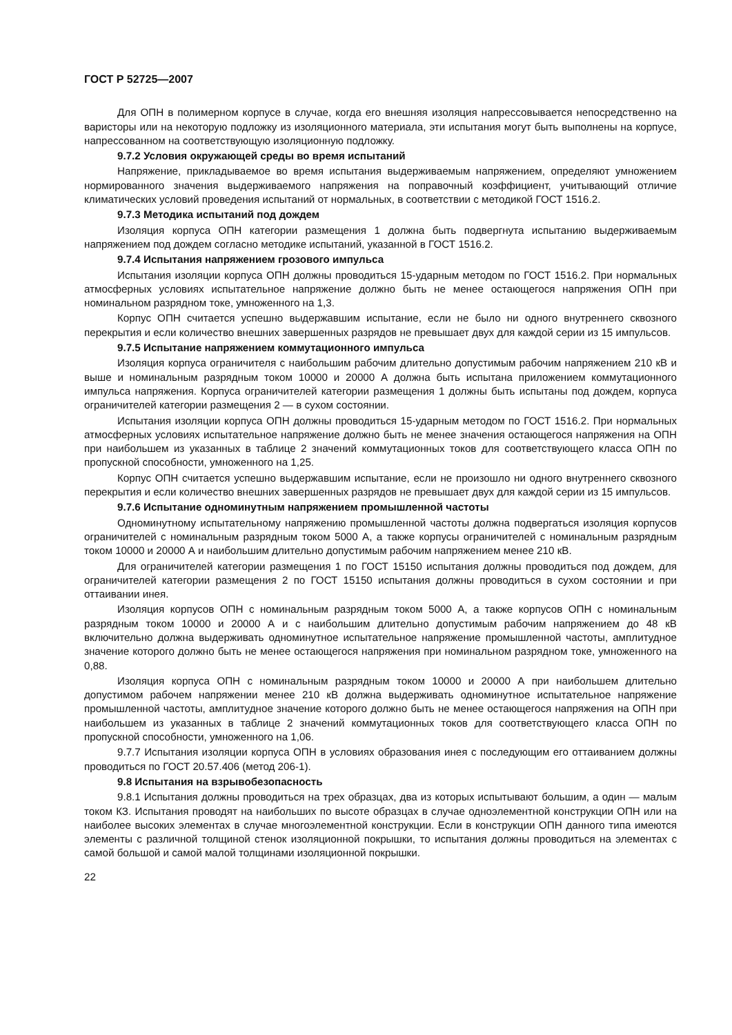ГОСТ Р 52725—2007
Для ОПН в полимерном корпусе в случае, когда его внешняя изоляция напрессовывается непосредственно на варисторы или на некоторую подложку из изоляционного материала, эти испытания могут быть выполнены на корпусе, напрессованном на соответствующую изоляционную подложку.
9.7.2 Условия окружающей среды во время испытаний
Напряжение, прикладываемое во время испытания выдерживаемым напряжением, определяют умножением нормированного значения выдерживаемого напряжения на поправочный коэффициент, учитывающий отличие климатических условий проведения испытаний от нормальных, в соответствии с методикой ГОСТ 1516.2.
9.7.3 Методика испытаний под дождем
Изоляция корпуса ОПН категории размещения 1 должна быть подвергнута испытанию выдерживаемым напряжением под дождем согласно методике испытаний, указанной в ГОСТ 1516.2.
9.7.4 Испытания напряжением грозового импульса
Испытания изоляции корпуса ОПН должны проводиться 15-ударным методом по ГОСТ 1516.2. При нормальных атмосферных условиях испытательное напряжение должно быть не менее остающегося напряжения ОПН при номинальном разрядном токе, умноженного на 1,3.
Корпус ОПН считается успешно выдержавшим испытание, если не было ни одного внутреннего сквозного перекрытия и если количество внешних завершенных разрядов не превышает двух для каждой серии из 15 импульсов.
9.7.5 Испытание напряжением коммутационного импульса
Изоляция корпуса ограничителя с наибольшим рабочим длительно допустимым рабочим напряжением 210 кВ и выше и номинальным разрядным током 10000 и 20000 А должна быть испытана приложением коммутационного импульса напряжения. Корпуса ограничителей категории размещения 1 должны быть испытаны под дождем, корпуса ограничителей категории размещения 2 — в сухом состоянии.
Испытания изоляции корпуса ОПН должны проводиться 15-ударным методом по ГОСТ 1516.2. При нормальных атмосферных условиях испытательное напряжение должно быть не менее значения остающегося напряжения на ОПН при наибольшем из указанных в таблице 2 значений коммутационных токов для соответствующего класса ОПН по пропускной способности, умноженного на 1,25.
Корпус ОПН считается успешно выдержавшим испытание, если не произошло ни одного внутреннего сквозного перекрытия и если количество внешних завершенных разрядов не превышает двух для каждой серии из 15 импульсов.
9.7.6 Испытание одноминутным напряжением промышленной частоты
Одноминутному испытательному напряжению промышленной частоты должна подвергаться изоляция корпусов ограничителей с номинальным разрядным током 5000 А, а также корпусы ограничителей с номинальным разрядным током 10000 и 20000 А и наибольшим длительно допустимым рабочим напряжением менее 210 кВ.
Для ограничителей категории размещения 1 по ГОСТ 15150 испытания должны проводиться под дождем, для ограничителей категории размещения 2 по ГОСТ 15150 испытания должны проводиться в сухом состоянии и при оттаивании инея.
Изоляция корпусов ОПН с номинальным разрядным током 5000 А, а также корпусов ОПН с номинальным разрядным током 10000 и 20000 А и с наибольшим длительно допустимым рабочим напряжением до 48 кВ включительно должна выдерживать одноминутное испытательное напряжение промышленной частоты, амплитудное значение которого должно быть не менее остающегося напряжения при номинальном разрядном токе, умноженного на 0,88.
Изоляция корпуса ОПН с номинальным разрядным током 10000 и 20000 А при наибольшем длительно допустимом рабочем напряжении менее 210 кВ должна выдерживать одноминутное испытательное напряжение промышленной частоты, амплитудное значение которого должно быть не менее остающегося напряжения на ОПН при наибольшем из указанных в таблице 2 значений коммутационных токов для соответствующего класса ОПН по пропускной способности, умноженного на 1,06.
9.7.7 Испытания изоляции корпуса ОПН в условиях образования инея с последующим его оттаиванием должны проводиться по ГОСТ 20.57.406 (метод 206-1).
9.8 Испытания на взрывобезопасность
9.8.1 Испытания должны проводиться на трех образцах, два из которых испытывают большим, а один — малым током КЗ. Испытания проводят на наибольших по высоте образцах в случае одноэлементной конструкции ОПН или на наиболее высоких элементах в случае многоэлементной конструкции. Если в конструкции ОПН данного типа имеются элементы с различной толщиной стенок изоляционной покрышки, то испытания должны проводиться на элементах с самой большой и самой малой толщинами изоляционной покрышки.
22